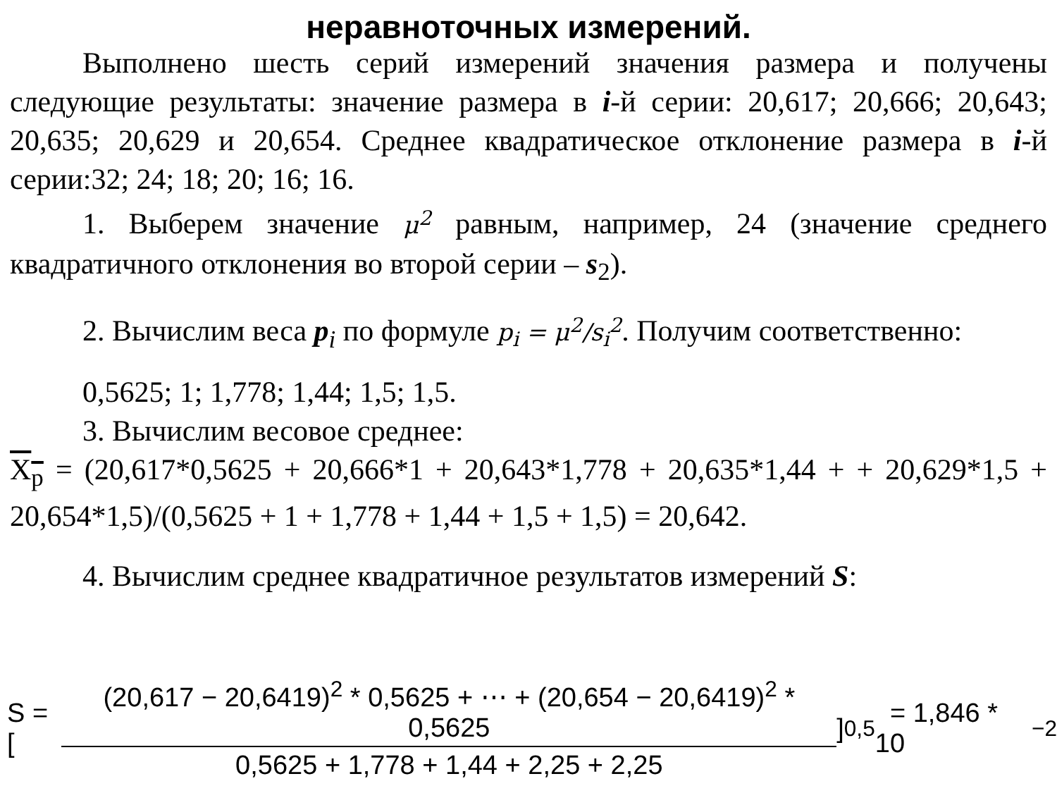неравноточных измерений.
Выполнено шесть серий измерений значения размера и получены следующие результаты: значение размера в i-й серии: 20,617; 20,666; 20,643; 20,635; 20,629 и 20,654. Среднее квадратическое отклонение размера в i-й серии:32; 24; 18; 20; 16; 16.
1. Выберем значение μ<sup>2</sup> равным, например, 24 (значение среднего квадратичного отклонения во второй серии – s<sub>2</sub>).
2. Вычислим веса p<sub>i</sub> по формуле p<sub>i</sub> = μ<sup>2</sup>/s<sub>i</sub><sup>2</sup>. Получим соответственно:
0,5625; 1; 1,778; 1,44; 1,5; 1,5.
3. Вычислим весовое среднее:
X<sub>p</sub> = (20,617*0,5625 + 20,666*1 + 20,643*1,778 + 20,635*1,44 + + 20,629*1,5 + 20,654*1,5)/(0,5625 + 1 + 1,778 + 1,44 + 1,5 + 1,5) = 20,642.
4. Вычислим среднее квадратичное результатов измерений S:
S = [ (20,617 − 20,6419)<sup>2</sup> * 0,5625 + ⋯ + (20,654 − 20,6419)<sup>2</sup> * 0,5625 0,5625 + 1,778 + 1,44 + 2,25 + 2,25 ]<sup>0,5</sup> = 1,846 * 10<sup>−2</sup>